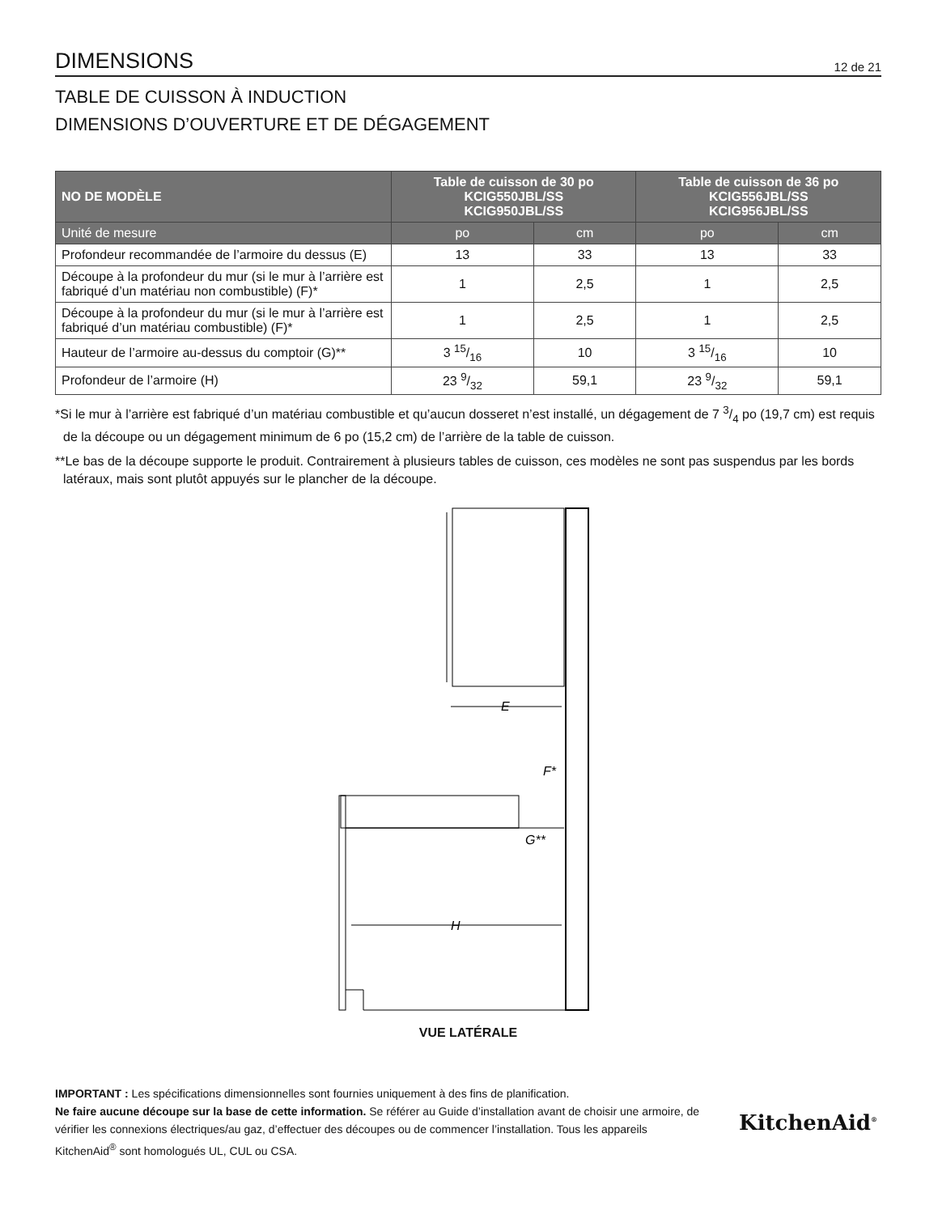DIMENSIONS
12 de 21
TABLE DE CUISSON À INDUCTION
DIMENSIONS D’OUVERTURE ET DE DÉGAGEMENT
| NO DE MODÈLE | Table de cuisson de 30 po KCIG550JBL/SS KCIG950JBL/SS | | Table de cuisson de 36 po KCIG556JBL/SS KCIG956JBL/SS | |
| --- | --- | --- | --- | --- |
| Unité de mesure | po | cm | po | cm |
| Profondeur recommandée de l’armoire du dessus (E) | 13 | 33 | 13 | 33 |
| Découpe à la profondeur du mur (si le mur à l’arrière est fabriqué d’un matériau non combustible) (F)* | 1 | 2,5 | 1 | 2,5 |
| Découpe à la profondeur du mur (si le mur à l’arrière est fabriqué d’un matériau combustible) (F)* | 1 | 2,5 | 1 | 2,5 |
| Hauteur de l’armoire au-dessus du comptoir (G)** | 3 15/16 | 10 | 3 15/16 | 10 |
| Profondeur de l’armoire (H) | 23 9/32 | 59,1 | 23 9/32 | 59,1 |
*Si le mur à l’arrière est fabriqué d’un matériau combustible et qu’aucun dosseret n’est installé, un dégagement de 7 3/4 po (19,7 cm) est requis de la découpe ou un dégagement minimum de 6 po (15,2 cm) de l’arrière de la table de cuisson.
**Le bas de la découpe supporte le produit. Contrairement à plusieurs tables de cuisson, ces modèles ne sont pas suspendus par les bords latéraux, mais sont plutôt appuyés sur le plancher de la découpe.
E
F*
G**
H
VUE LATÉRALE
IMPORTANT : Les spécifications dimensionnelles sont fournies uniquement à des fins de planification.
Ne faire aucune découpe sur la base de cette information. Se référer au Guide d’installation avant de choisir une armoire, de vérifier les connexions électriques/au gaz, d’effectuer des découpes ou de commencer l’installation. Tous les appareils KitchenAid<sup>®</sup> sont homologués UL, CUL ou CSA.
KitchenAid<sup>®</sup>